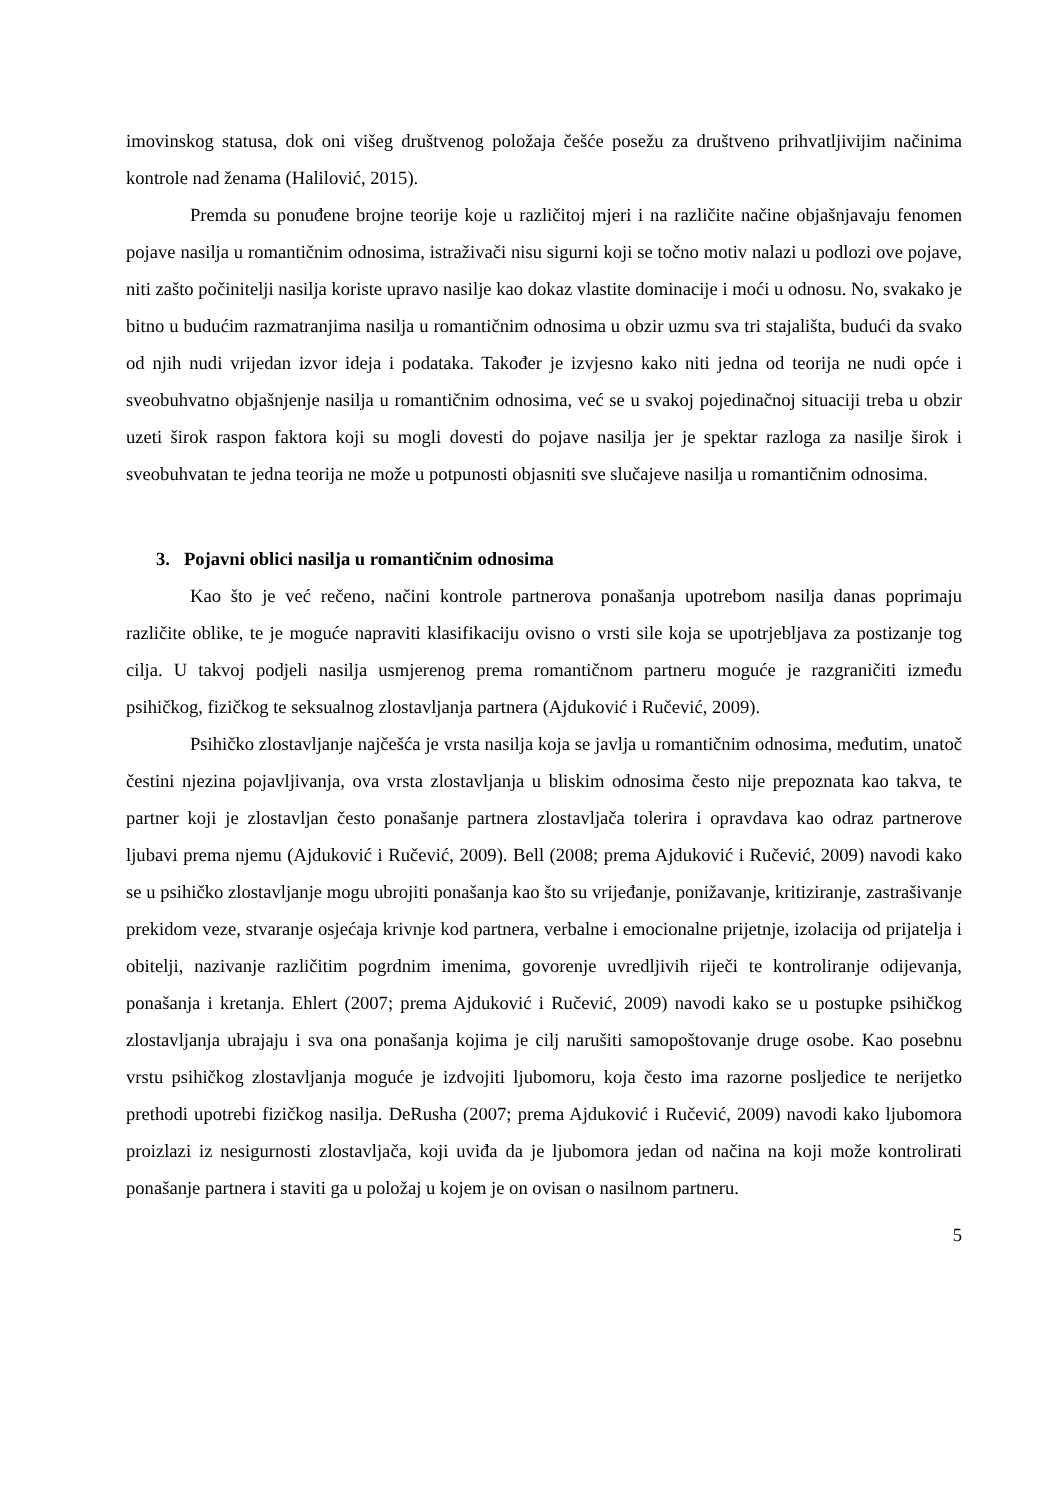imovinskog statusa, dok oni višeg društvenog položaja češće posežu za društveno prihvatljivijim načinima kontrole nad ženama (Halilović, 2015).
Premda su ponuđene brojne teorije koje u različitoj mjeri i na različite načine objašnjavaju fenomen pojave nasilja u romantičnim odnosima, istraživači nisu sigurni koji se točno motiv nalazi u podlozi ove pojave, niti zašto počinitelji nasilja koriste upravo nasilje kao dokaz vlastite dominacije i moći u odnosu. No, svakako je bitno u budućim razmatranjima nasilja u romantičnim odnosima u obzir uzmu sva tri stajališta, budući da svako od njih nudi vrijedan izvor ideja i podataka. Također je izvjesno kako niti jedna od teorija ne nudi opće i sveobuhvatno objašnjenje nasilja u romantičnim odnosima, već se u svakoj pojedinačnoj situaciji treba u obzir uzeti širok raspon faktora koji su mogli dovesti do pojave nasilja jer je spektar razloga za nasilje širok i sveobuhvatan te jedna teorija ne može u potpunosti objasniti sve slučajeve nasilja u romantičnim odnosima.
3. Pojavni oblici nasilja u romantičnim odnosima
Kao što je već rečeno, načini kontrole partnerova ponašanja upotrebom nasilja danas poprimaju različite oblike, te je moguće napraviti klasifikaciju ovisno o vrsti sile koja se upotrjebljava za postizanje tog cilja. U takvoj podjeli nasilja usmjerenog prema romantičnom partneru moguće je razgraničiti između psihičkog, fizičkog te seksualnog zlostavljanja partnera (Ajduković i Ručević, 2009).
Psihičko zlostavljanje najčešća je vrsta nasilja koja se javlja u romantičnim odnosima, međutim, unatoč čestini njezina pojavljivanja, ova vrsta zlostavljanja u bliskim odnosima često nije prepoznata kao takva, te partner koji je zlostavljan često ponašanje partnera zlostavljača tolerira i opravdava kao odraz partnerove ljubavi prema njemu (Ajduković i Ručević, 2009). Bell (2008; prema Ajduković i Ručević, 2009) navodi kako se u psihičko zlostavljanje mogu ubrojiti ponašanja kao što su vrijeđanje, ponižavanje, kritiziranje, zastrašivanje prekidom veze, stvaranje osjećaja krivnje kod partnera, verbalne i emocionalne prijetnje, izolacija od prijatelja i obitelji, nazivanje različitim pogrdnim imenima, govorenje uvredljivih riječi te kontroliranje odijevanja, ponašanja i kretanja. Ehlert (2007; prema Ajduković i Ručević, 2009) navodi kako se u postupke psihičkog zlostavljanja ubrajaju i sva ona ponašanja kojima je cilj narušiti samopoštovanje druge osobe. Kao posebnu vrstu psihičkog zlostavljanja moguće je izdvojiti ljubomoru, koja često ima razorne posljedice te nerijetko prethodi upotrebi fizičkog nasilja. DeRusha (2007; prema Ajduković i Ručević, 2009) navodi kako ljubomora proizlazi iz nesigurnosti zlostavljača, koji uviđa da je ljubomora jedan od načina na koji može kontrolirati ponašanje partnera i staviti ga u položaj u kojem je on ovisan o nasilnom partneru.
5